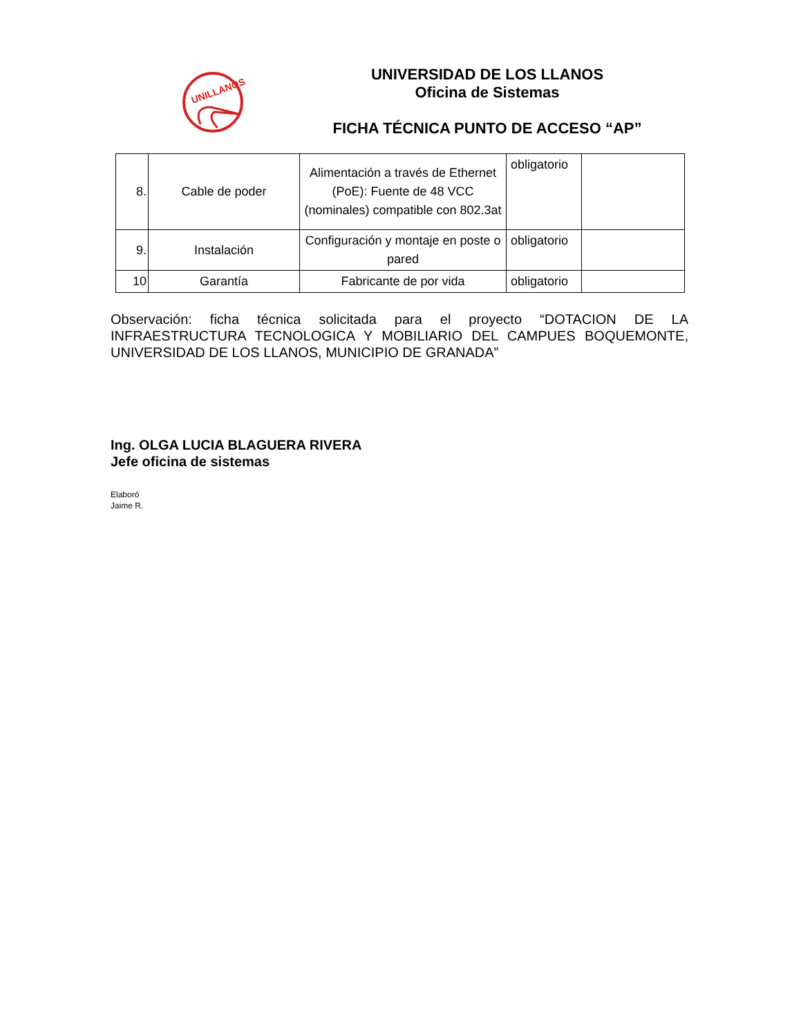UNILLANOS
UNIVERSIDAD DE LOS LLANOS
Oficina de Sistemas
FICHA TÉCNICA PUNTO DE ACCESO “AP”
| 8. | Cable de poder | Alimentación a través de Ethernet (PoE): Fuente de 48 VCC (nominales) compatible con 802.3at | obligatorio | |
| 9. | Instalación | Configuración y montaje en poste o pared | obligatorio | |
| 10 | Garantía | Fabricante de por vida | obligatorio | |
Observación: ficha técnica solicitada para el proyecto “DOTACION DE LA INFRAESTRUCTURA TECNOLOGICA Y MOBILIARIO DEL CAMPUES BOQUEMONTE, UNIVERSIDAD DE LOS LLANOS, MUNICIPIO DE GRANADA”
Ing. OLGA LUCIA BLAGUERA RIVERA
Jefe oficina de sistemas
Elaboró
Jaime R.